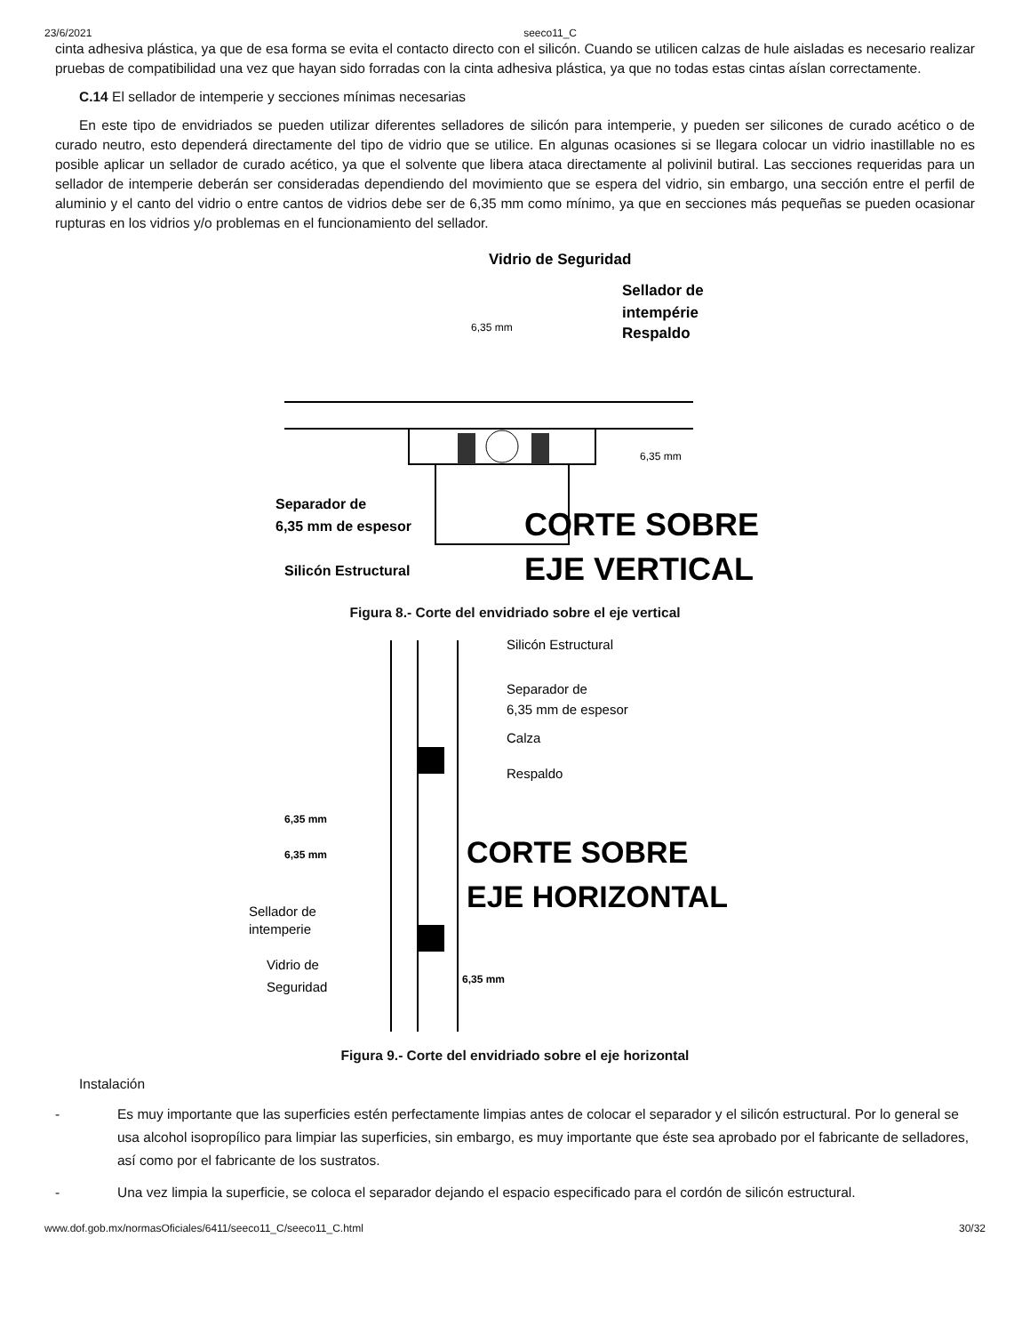23/6/2021 seeco11_C
cinta adhesiva plástica, ya que de esa forma se evita el contacto directo con el silicón. Cuando se utilicen calzas de hule aisladas es necesario realizar pruebas de compatibilidad una vez que hayan sido forradas con la cinta adhesiva plástica, ya que no todas estas cintas aíslan correctamente.
C.14 El sellador de intemperie y secciones mínimas necesarias
En este tipo de envidriados se pueden utilizar diferentes selladores de silicón para intemperie, y pueden ser silicones de curado acético o de curado neutro, esto dependerá directamente del tipo de vidrio que se utilice. En algunas ocasiones si se llegara colocar un vidrio inastillable no es posible aplicar un sellador de curado acético, ya que el solvente que libera ataca directamente al polivinil butiral. Las secciones requeridas para un sellador de intemperie deberán ser consideradas dependiendo del movimiento que se espera del vidrio, sin embargo, una sección entre el perfil de aluminio y el canto del vidrio o entre cantos de vidrios debe ser de 6,35 mm como mínimo, ya que en secciones más pequeñas se pueden ocasionar rupturas en los vidrios y/o problemas en el funcionamiento del sellador.
Vidrio de Seguridad
Sellador de
intempérie
Respaldo
6,35 mm
6,35 mm
Separador de
6,35 mm de espesor
Silicón Estructural
CORTE SOBRE
EJE VERTICAL
Figura 8.- Corte del envidriado sobre el eje vertical
Silicón Estructural
Separador de
6,35 mm de espesor
Calza
Respaldo
6,35 mm
6,35 mm
CORTE SOBRE
EJE HORIZONTAL
Sellador de
intemperie
Vidrio de
Seguridad
6,35 mm
Figura 9.- Corte del envidriado sobre el eje horizontal
Instalación
- Es muy importante que las superficies estén perfectamente limpias antes de colocar el separador y el silicón estructural. Por lo general se usa alcohol isopropílico para limpiar las superficies, sin embargo, es muy importante que éste sea aprobado por el fabricante de selladores, así como por el fabricante de los sustratos.
- Una vez limpia la superficie, se coloca el separador dejando el espacio especificado para el cordón de silicón estructural.
www.dof.gob.mx/normasOficiales/6411/seeco11_C/seeco11_C.html 30/32